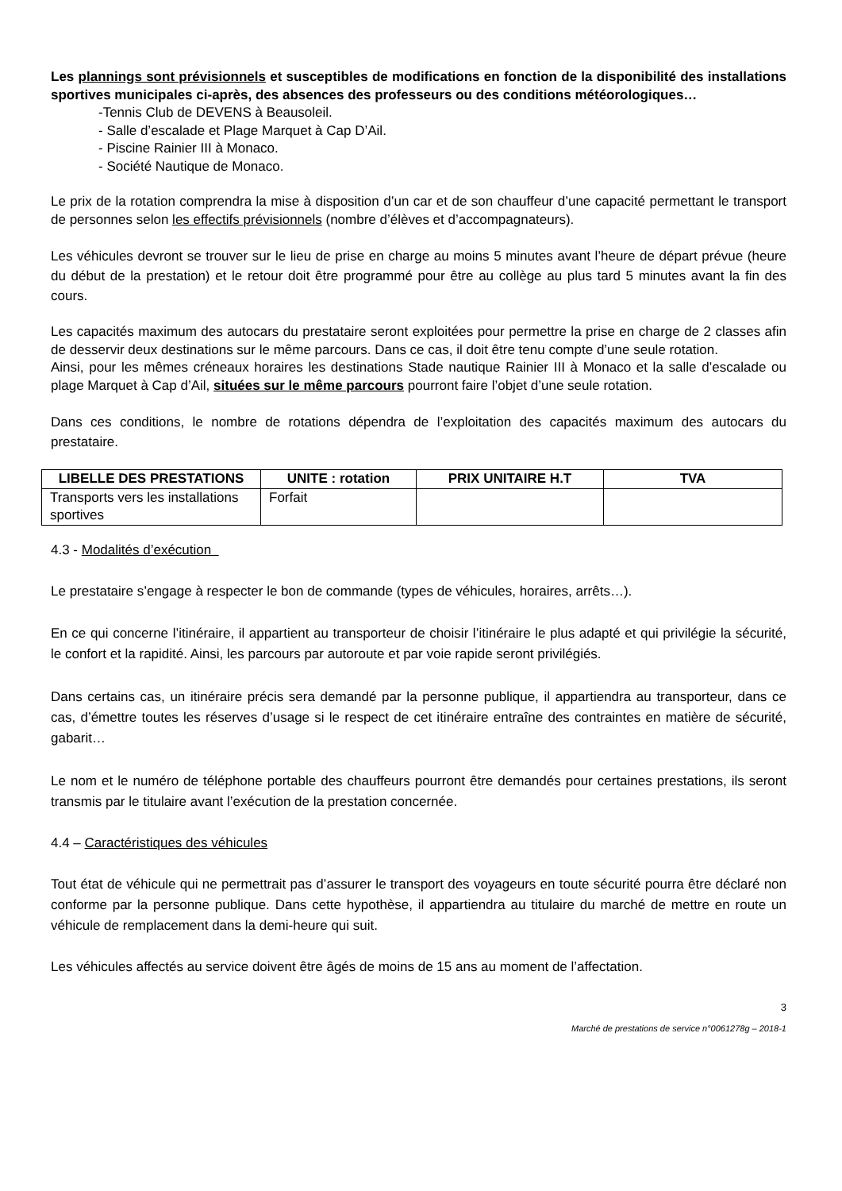Les plannings sont prévisionnels et susceptibles de modifications en fonction de la disponibilité des installations sportives municipales ci-après, des absences des professeurs ou des conditions météorologiques…
-Tennis Club de DEVENS à Beausoleil.
- Salle d’escalade et Plage Marquet à Cap D’Ail.
- Piscine Rainier III à Monaco.
- Société Nautique de Monaco.
Le prix de la rotation comprendra la mise à disposition d’un car et de son chauffeur d’une capacité permettant le transport de personnes selon les effectifs prévisionnels (nombre d’élèves et d’accompagnateurs).
Les véhicules devront se trouver sur le lieu de prise en charge au moins 5 minutes avant l’heure de départ prévue (heure du début de la prestation) et le retour doit être programmé pour être au collège au plus tard 5 minutes avant la fin des cours.
Les capacités maximum des autocars du prestataire seront exploitées pour permettre la prise en charge de 2 classes afin de desservir deux destinations sur le même parcours. Dans ce cas, il doit être tenu compte d’une seule rotation.
Ainsi, pour les mêmes créneaux horaires les destinations Stade nautique Rainier III à Monaco et la salle d’escalade ou plage Marquet à Cap d’Ail, situées sur le même parcours pourront faire l’objet d’une seule rotation.
Dans ces conditions, le nombre de rotations dépendra de l’exploitation des capacités maximum des autocars du prestataire.
| LIBELLE DES PRESTATIONS | UNITE : rotation | PRIX UNITAIRE H.T | TVA |
| --- | --- | --- | --- |
| Transports vers les installations sportives | Forfait | | |
4.3 - Modalités d’exécution
Le prestataire s’engage à respecter le bon de commande (types de véhicules, horaires, arrêts…).
En ce qui concerne l’itinéraire, il appartient au transporteur de choisir l’itinéraire le plus adapté et qui privilégie la sécurité, le confort et la rapidité. Ainsi, les parcours par autoroute et par voie rapide seront privilégiés.
Dans certains cas, un itinéraire précis sera demandé par la personne publique, il appartiendra au transporteur, dans ce cas, d’émettre toutes les réserves d’usage si le respect de cet itinéraire entraîne des contraintes en matière de sécurité, gabarit…
Le nom et le numéro de téléphone portable des chauffeurs pourront être demandés pour certaines prestations, ils seront transmis par le titulaire avant l’exécution de la prestation concernée.
4.4 – Caractéristiques des véhicules
Tout état de véhicule qui ne permettrait pas d’assurer le transport des voyageurs en toute sécurité pourra être déclaré non conforme par la personne publique. Dans cette hypothèse, il appartiendra au titulaire du marché de mettre en route un véhicule de remplacement dans la demi-heure qui suit.
Les véhicules affectés au service doivent être âgés de moins de 15 ans au moment de l’affectation.
3
Marché de prestations de service n°0061278g – 2018-1